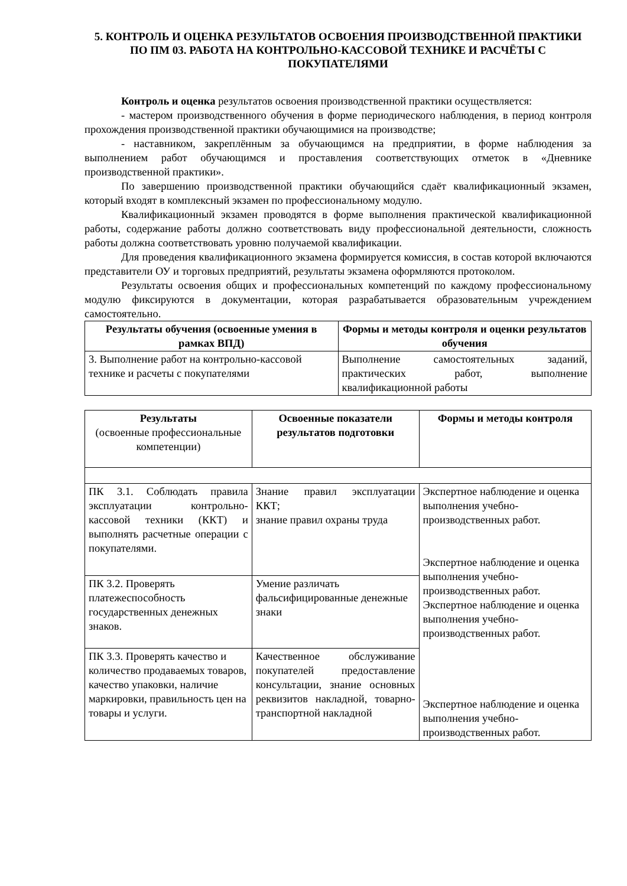5. КОНТРОЛЬ И ОЦЕНКА РЕЗУЛЬТАТОВ ОСВОЕНИЯ ПРОИЗВОДСТВЕННОЙ ПРАКТИКИ ПО ПМ 03. РАБОТА НА КОНТРОЛЬНО-КАССОВОЙ ТЕХНИКЕ И РАСЧЁТЫ С ПОКУПАТЕЛЯМИ
Контроль и оценка результатов освоения производственной практики осуществляется:
- мастером производственного обучения в форме периодического наблюдения, в период контроля прохождения производственной практики обучающимися на производстве;
- наставником, закреплённым за обучающимся на предприятии, в форме наблюдения за выполнением работ обучающимся и проставления соответствующих отметок в «Дневнике производственной практики».
По завершению производственной практики обучающийся сдаёт квалификационный экзамен, который входят в комплексный экзамен по профессиональному модулю.
Квалификационный экзамен проводятся в форме выполнения практической квалификационной работы, содержание работы должно соответствовать виду профессиональной деятельности, сложность работы должна соответствовать уровню получаемой квалификации.
Для проведения квалификационного экзамена формируется комиссия, в состав которой включаются представители ОУ и торговых предприятий, результаты экзамена оформляются протоколом.
Результаты освоения общих и профессиональных компетенций по каждому профессиональному модулю фиксируются в документации, которая разрабатывается образовательным учреждением самостоятельно.
| Результаты обучения (освоенные умения в рамках ВПД) | Формы и методы контроля и оценки результатов обучения |
| --- | --- |
| 3. Выполнение работ на контрольно-кассовой технике и расчеты с покупателями | Выполнение самостоятельных заданий, практических работ, выполнение квалификационной работы |
| Результаты (освоенные профессиональные компетенции) | Освоенные показатели результатов подготовки | Формы и методы контроля |
| --- | --- | --- |
| ПК 3.1. Соблюдать правила эксплуатации контрольно-кассовой техники (ККТ) и выполнять расчетные операции с покупателями. | Знание правил эксплуатации ККТ; знание правил охраны труда | Экспертное наблюдение и оценка выполнения учебно-производственных работ. Экспертное наблюдение и оценка выполнения учебно-производственных работ. Экспертное наблюдение и оценка выполнения учебно-производственных работ. Экспертное наблюдение и оценка выполнения учебно-производственных работ. |
| ПК 3.2. Проверять платежеспособность государственных денежных знаков. | Умение различать фальсифицированные денежные знаки | |
| ПК 3.3. Проверять качество и количество продаваемых товаров, качество упаковки, наличие маркировки, правильность цен на товары и услуги. | Качественное обслуживание покупателей предоставление консультации, знание основных реквизитов накладной, товарно-транспортной накладной | |